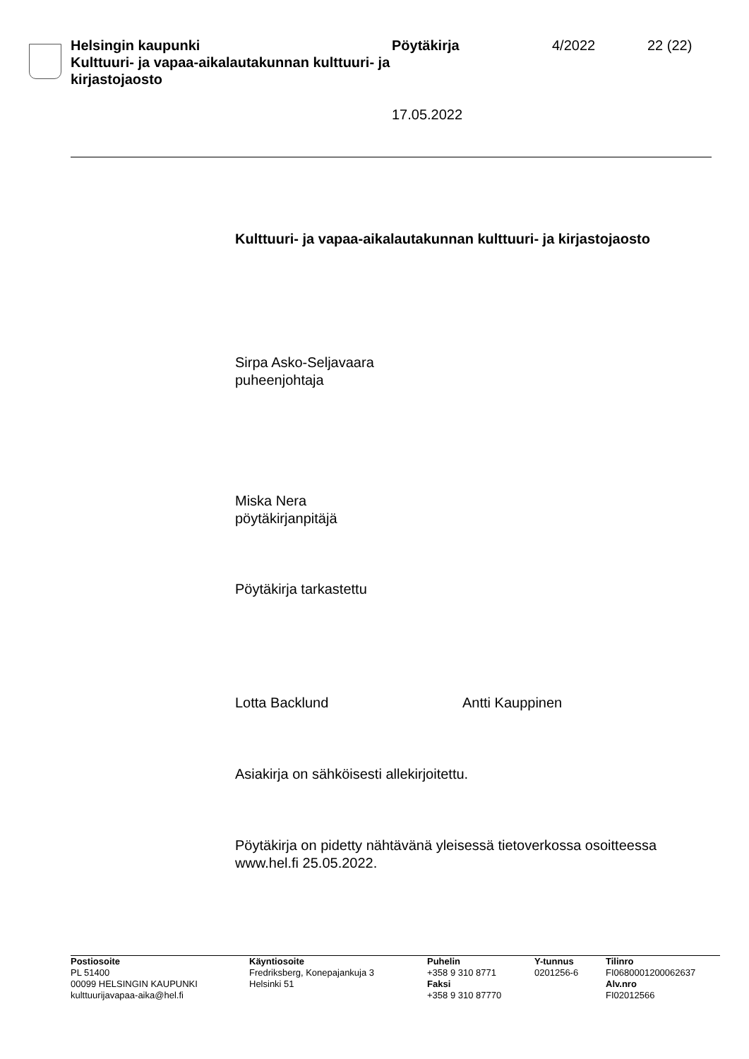Helsingin kaupunki
Kulttuuri- ja vapaa-aikalautakunnan kulttuuri- ja kirjastojaosto
Pöytäkirja
17.05.2022
4/2022 22 (22)
Kulttuuri- ja vapaa-aikalautakunnan kulttuuri- ja kirjastojaosto
Sirpa Asko-Seljavaara
puheenjohtaja
Miska Nera
pöytäkirjanpitäjä
Pöytäkirja tarkastettu
Lotta Backlund Antti Kauppinen
Asiakirja on sähköisesti allekirjoitettu.
Pöytäkirja on pidetty nähtävänä yleisessä tietoverkossa osoitteessa www.hel.fi 25.05.2022.
Postiosoite
PL 51400
00099 HELSINGIN KAUPUNKI
kulttuurijavapaa-aika@hel.fi
Käyntiosoite
Fredriksberg, Konepajankuja 3
Helsinki 51
Puhelin
+358 9 310 8771
Faksi
+358 9 310 87770
Y-tunnus
0201256-6
Tilinro
FI0680001200062637
Alv.nro
FI02012566